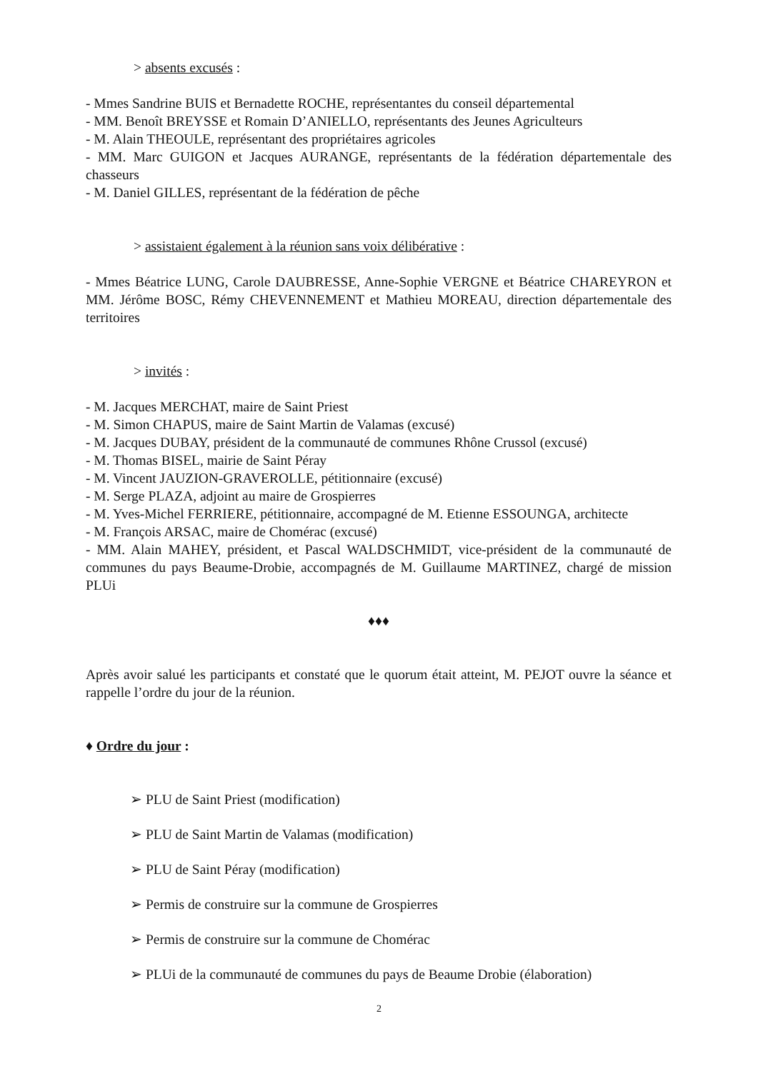> absents excusés :
- Mmes Sandrine BUIS et Bernadette ROCHE, représentantes du conseil départemental
- MM. Benoît BREYSSE et Romain D’ANIELLO, représentants des Jeunes Agriculteurs
- M. Alain THEOULE, représentant des propriétaires agricoles
- MM. Marc GUIGON et Jacques AURANGE, représentants de la fédération départementale des chasseurs
- M. Daniel GILLES, représentant de la fédération de pêche
> assistaient également à la réunion sans voix délibérative :
- Mmes Béatrice LUNG, Carole DAUBRESSE, Anne-Sophie VERGNE et Béatrice CHAREYRON et MM. Jérôme BOSC, Rémy CHEVENNEMENT et Mathieu MOREAU, direction départementale des territoires
> invités :
- M. Jacques MERCHAT, maire de Saint Priest
- M. Simon CHAPUS, maire de Saint Martin de Valamas (excusé)
- M. Jacques DUBAY, président de la communauté de communes Rhône Crussol (excusé)
- M. Thomas BISEL, mairie de Saint Péray
- M. Vincent JAUZION-GRAVEROLLE, pétitionnaire (excusé)
- M. Serge PLAZA, adjoint au maire de Grospierres
- M. Yves-Michel FERRIERE, pétitionnaire, accompagné de M. Etienne ESSOUNGA, architecte
- M. François ARSAC, maire de Chomérac (excusé)
- MM. Alain MAHEY, président, et Pascal WALDSCHMIDT, vice-président de la communauté de communes du pays Beaume-Drobie, accompagnés de M. Guillaume MARTINEZ, chargé de mission PLUi
♦♦♦
Après avoir salué les participants et constaté que le quorum était atteint, M. PEJOT ouvre la séance et rappelle l’ordre du jour de la réunion.
♦ Ordre du jour :
➢ PLU de Saint Priest (modification)
➢ PLU de Saint Martin de Valamas (modification)
➢ PLU de Saint Péray (modification)
➢ Permis de construire sur la commune de Grospierres
➢ Permis de construire sur la commune de Chomérac
➢ PLUi de la communauté de communes du pays de Beaume Drobie (élaboration)
2